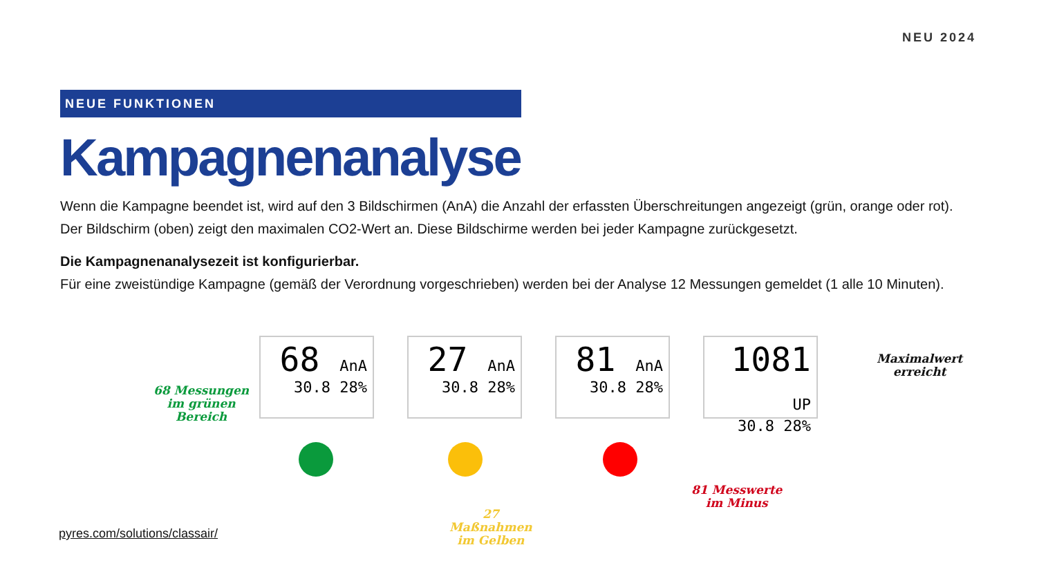NEU 2024
NEUE FUNKTIONEN
Kampagnenanalyse
Wenn die Kampagne beendet ist, wird auf den 3 Bildschirmen (AnA) die Anzahl der erfassten Überschreitungen angezeigt (grün, orange oder rot). Der Bildschirm (oben) zeigt den maximalen CO2-Wert an. Diese Bildschirme werden bei jeder Kampagne zurückgesetzt.
Die Kampagnenanalysezeit ist konfigurierbar.
Für eine zweistündige Kampagne (gemäß der Verordnung vorgeschrieben) werden bei der Analyse 12 Messungen gemeldet (1 alle 10 Minuten).
68 AnA
30.8 28%
27 AnA
30.8 28%
81 AnA
30.8 28%
1081 UP
30.8 28%
68 Messungen
im grünen
Bereich
27
Maßnahmen
im Gelben
81 Messwerte
im Minus
Maximalwert
erreicht
pyres.com/solutions/classair/